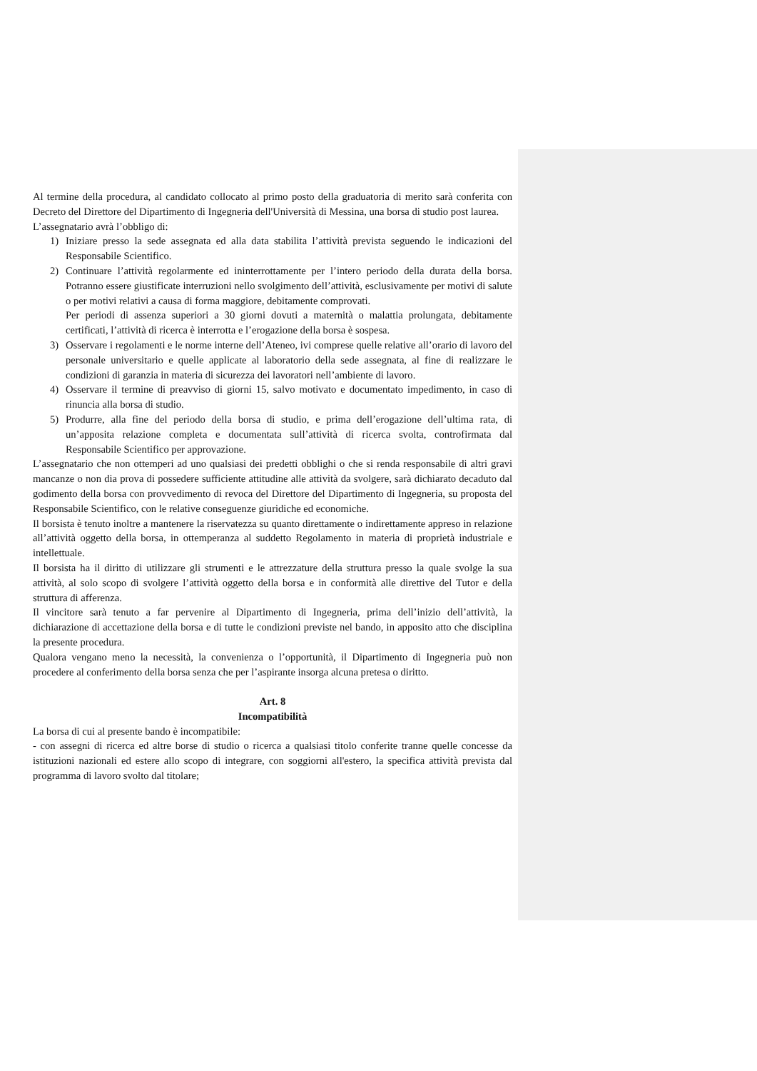Al termine della procedura, al candidato collocato al primo posto della graduatoria di merito sarà conferita con Decreto del Direttore del Dipartimento di Ingegneria dell'Università di Messina, una borsa di studio post laurea.
L’assegnatario avrà l’obbligo di:
1) Iniziare presso la sede assegnata ed alla data stabilita l’attività prevista seguendo le indicazioni del Responsabile Scientifico.
2) Continuare l’attività regolarmente ed ininterrottamente per l’intero periodo della durata della borsa. Potranno essere giustificate interruzioni nello svolgimento dell’attività, esclusivamente per motivi di salute o per motivi relativi a causa di forma maggiore, debitamente comprovati.
Per periodi di assenza superiori a 30 giorni dovuti a maternità o malattia prolungata, debitamente certificati, l’attività di ricerca è interrotta e l’erogazione della borsa è sospesa.
3) Osservare i regolamenti e le norme interne dell’Ateneo, ivi comprese quelle relative all’orario di lavoro del personale universitario e quelle applicate al laboratorio della sede assegnata, al fine di realizzare le condizioni di garanzia in materia di sicurezza dei lavoratori nell’ambiente di lavoro.
4) Osservare il termine di preavviso di giorni 15, salvo motivato e documentato impedimento, in caso di rinuncia alla borsa di studio.
5) Produrre, alla fine del periodo della borsa di studio, e prima dell’erogazione dell’ultima rata, di un’apposita relazione completa e documentata sull’attività di ricerca svolta, controfirmata dal Responsabile Scientifico per approvazione.
L’assegnatario che non ottemperi ad uno qualsiasi dei predetti obblighi o che si renda responsabile di altri gravi mancanze o non dia prova di possedere sufficiente attitudine alle attività da svolgere, sarà dichiarato decaduto dal godimento della borsa con provvedimento di revoca del Direttore del Dipartimento di Ingegneria, su proposta del Responsabile Scientifico, con le relative conseguenze giuridiche ed economiche.
Il borsista è tenuto inoltre a mantenere la riservatezza su quanto direttamente o indirettamente appreso in relazione all’attività oggetto della borsa, in ottemperanza al suddetto Regolamento in materia di proprietà industriale e intellettuale.
Il borsista ha il diritto di utilizzare gli strumenti e le attrezzature della struttura presso la quale svolge la sua attività, al solo scopo di svolgere l’attività oggetto della borsa e in conformità alle direttive del Tutor e della struttura di afferenza.
Il vincitore sarà tenuto a far pervenire al Dipartimento di Ingegneria, prima dell’inizio dell’attività, la dichiarazione di accettazione della borsa e di tutte le condizioni previste nel bando, in apposito atto che disciplina la presente procedura.
Qualora vengano meno la necessità, la convenienza o l’opportunità, il Dipartimento di Ingegneria può non procedere al conferimento della borsa senza che per l’aspirante insorga alcuna pretesa o diritto.
Art. 8
Incompatibilità
La borsa di cui al presente bando è incompatibile:
- con assegni di ricerca ed altre borse di studio o ricerca a qualsiasi titolo conferite tranne quelle concesse da istituzioni nazionali ed estere allo scopo di integrare, con soggiorni all'estero, la specifica attività prevista dal programma di lavoro svolto dal titolare;